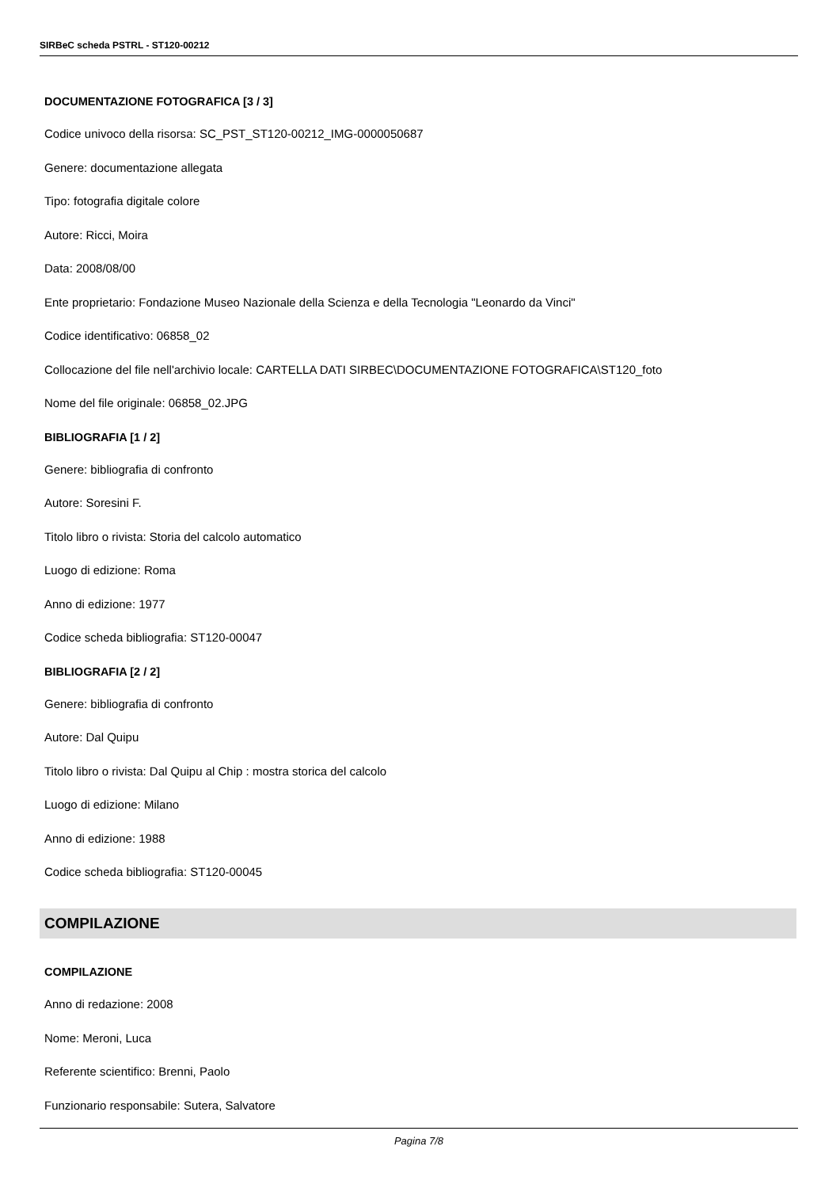SIRBeC scheda PSTRL - ST120-00212
DOCUMENTAZIONE FOTOGRAFICA [3 / 3]
Codice univoco della risorsa: SC_PST_ST120-00212_IMG-0000050687
Genere: documentazione allegata
Tipo: fotografia digitale colore
Autore: Ricci, Moira
Data: 2008/08/00
Ente proprietario: Fondazione Museo Nazionale della Scienza e della Tecnologia "Leonardo da Vinci"
Codice identificativo: 06858_02
Collocazione del file nell'archivio locale: CARTELLA DATI SIRBEC\DOCUMENTAZIONE FOTOGRAFICA\ST120_foto
Nome del file originale: 06858_02.JPG
BIBLIOGRAFIA [1 / 2]
Genere: bibliografia di confronto
Autore: Soresini F.
Titolo libro o rivista: Storia del calcolo automatico
Luogo di edizione: Roma
Anno di edizione: 1977
Codice scheda bibliografia: ST120-00047
BIBLIOGRAFIA [2 / 2]
Genere: bibliografia di confronto
Autore: Dal Quipu
Titolo libro o rivista: Dal Quipu al Chip : mostra storica del calcolo
Luogo di edizione: Milano
Anno di edizione: 1988
Codice scheda bibliografia: ST120-00045
COMPILAZIONE
COMPILAZIONE
Anno di redazione: 2008
Nome: Meroni, Luca
Referente scientifico: Brenni, Paolo
Funzionario responsabile: Sutera, Salvatore
Pagina 7/8